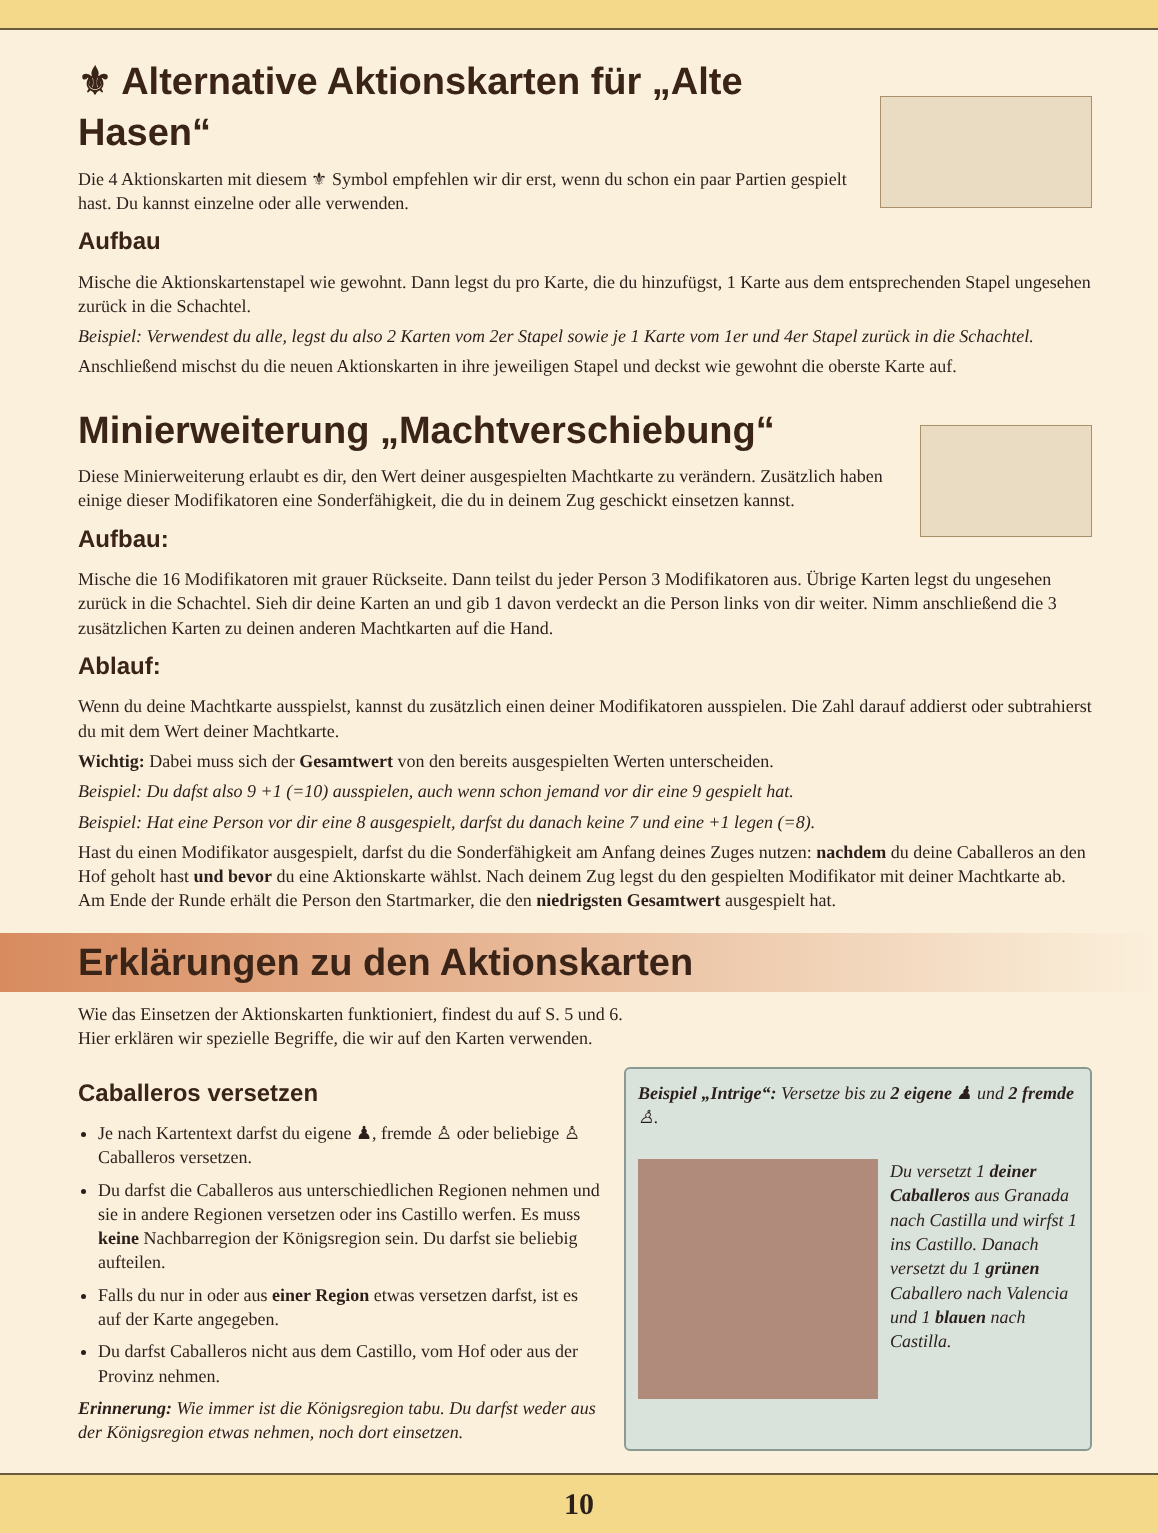⚜ Alternative Aktionskarten für „Alte Hasen“
Die 4 Aktionskarten mit diesem ⚜ Symbol empfehlen wir dir erst, wenn du schon ein paar Partien gespielt hast. Du kannst einzelne oder alle verwenden.
Aufbau
Mische die Aktionskartenstapel wie gewohnt. Dann legst du pro Karte, die du hinzufügst, 1 Karte aus dem entsprechenden Stapel ungesehen zurück in die Schachtel.
Beispiel: Verwendest du alle, legst du also 2 Karten vom 2er Stapel sowie je 1 Karte vom 1er und 4er Stapel zurück in die Schachtel.
Anschließend mischst du die neuen Aktionskarten in ihre jeweiligen Stapel und deckst wie gewohnt die oberste Karte auf.
Minierweiterung „Machtverschiebung“
Diese Minierweiterung erlaubt es dir, den Wert deiner ausgespielten Machtkarte zu verändern. Zusätzlich haben einige dieser Modifikatoren eine Sonderfähigkeit, die du in deinem Zug geschickt einsetzen kannst.
Aufbau:
Mische die 16 Modifikatoren mit grauer Rückseite. Dann teilst du jeder Person 3 Modifikatoren aus. Übrige Karten legst du ungesehen zurück in die Schachtel. Sieh dir deine Karten an und gib 1 davon verdeckt an die Person links von dir weiter. Nimm anschließend die 3 zusätzlichen Karten zu deinen anderen Machtkarten auf die Hand.
Ablauf:
Wenn du deine Machtkarte ausspielst, kannst du zusätzlich einen deiner Modifikatoren ausspielen. Die Zahl darauf addierst oder subtrahierst du mit dem Wert deiner Machtkarte.
Wichtig: Dabei muss sich der Gesamtwert von den bereits ausgespielten Werten unterscheiden.
Beispiel: Du dafst also 9 +1 (=10) ausspielen, auch wenn schon jemand vor dir eine 9 gespielt hat.
Beispiel: Hat eine Person vor dir eine 8 ausgespielt, darfst du danach keine 7 und eine +1 legen (=8).
Hast du einen Modifikator ausgespielt, darfst du die Sonderfähigkeit am Anfang deines Zuges nutzen: nachdem du deine Caballeros an den Hof geholt hast und bevor du eine Aktionskarte wählst. Nach deinem Zug legst du den gespielten Modifikator mit deiner Machtkarte ab.
Am Ende der Runde erhält die Person den Startmarker, die den niedrigsten Gesamtwert ausgespielt hat.
Erklärungen zu den Aktionskarten
Wie das Einsetzen der Aktionskarten funktioniert, findest du auf S. 5 und 6.
Hier erklären wir spezielle Begriffe, die wir auf den Karten verwenden.
Caballeros versetzen
Je nach Kartentext darfst du eigene ♟, fremde ♙ oder beliebige ♙ Caballeros versetzen.
Du darfst die Caballeros aus unterschiedlichen Regionen nehmen und sie in andere Regionen versetzen oder ins Castillo werfen. Es muss keine Nachbarregion der Königsregion sein. Du darfst sie beliebig aufteilen.
Falls du nur in oder aus einer Region etwas versetzen darfst, ist es auf der Karte angegeben.
Du darfst Caballeros nicht aus dem Castillo, vom Hof oder aus der Provinz nehmen.
Erinnerung: Wie immer ist die Königsregion tabu. Du darfst weder aus der Königsregion etwas nehmen, noch dort einsetzen.
Beispiel „Intrige“: Versetze bis zu 2 eigene ♟ und 2 fremde ♙.
Du versetzt 1 deiner Caballeros aus Granada nach Castilla und wirfst 1 ins Castillo. Danach versetzt du 1 grünen Caballero nach Valencia und 1 blauen nach Castilla.
10